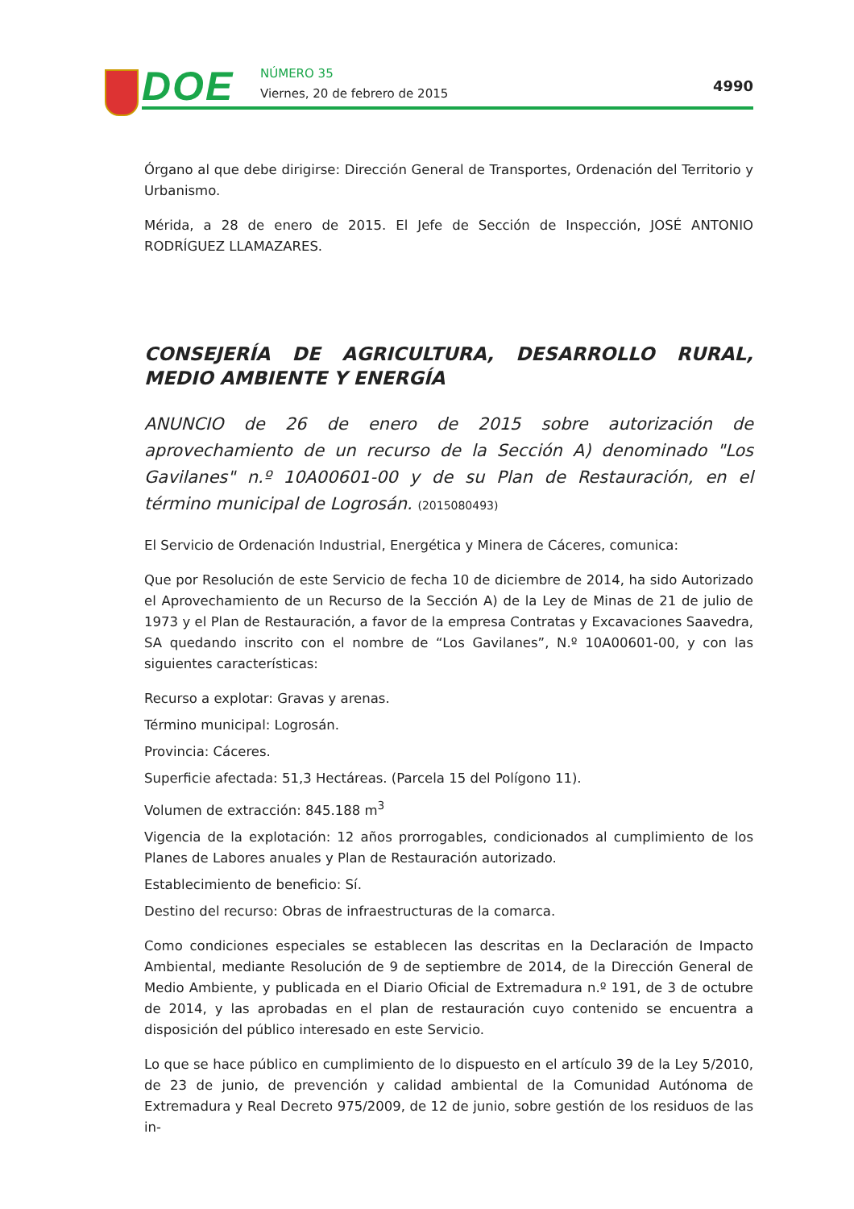DOE NÚMERO 35
Viernes, 20 de febrero de 2015 4990
Órgano al que debe dirigirse: Dirección General de Transportes, Ordenación del Territorio y Urbanismo.
Mérida, a 28 de enero de 2015. El Jefe de Sección de Inspección, JOSÉ ANTONIO RODRÍGUEZ LLAMAZARES.
CONSEJERÍA DE AGRICULTURA, DESARROLLO RURAL, MEDIO AMBIENTE Y ENERGÍA
ANUNCIO de 26 de enero de 2015 sobre autorización de aprovechamiento de un recurso de la Sección A) denominado "Los Gavilanes" n.º 10A00601-00 y de su Plan de Restauración, en el término municipal de Logrosán. (2015080493)
El Servicio de Ordenación Industrial, Energética y Minera de Cáceres, comunica:
Que por Resolución de este Servicio de fecha 10 de diciembre de 2014, ha sido Autorizado el Aprovechamiento de un Recurso de la Sección A) de la Ley de Minas de 21 de julio de 1973 y el Plan de Restauración, a favor de la empresa Contratas y Excavaciones Saavedra, SA quedando inscrito con el nombre de “Los Gavilanes”, N.º 10A00601-00, y con las siguientes características:
Recurso a explotar: Gravas y arenas.
Término municipal: Logrosán.
Provincia: Cáceres.
Superficie afectada: 51,3 Hectáreas. (Parcela 15 del Polígono 11).
Volumen de extracción: 845.188 m<sup>3</sup>
Vigencia de la explotación: 12 años prorrogables, condicionados al cumplimiento de los Planes de Labores anuales y Plan de Restauración autorizado.
Establecimiento de beneficio: Sí.
Destino del recurso: Obras de infraestructuras de la comarca.
Como condiciones especiales se establecen las descritas en la Declaración de Impacto Ambiental, mediante Resolución de 9 de septiembre de 2014, de la Dirección General de Medio Ambiente, y publicada en el Diario Oficial de Extremadura n.º 191, de 3 de octubre de 2014, y las aprobadas en el plan de restauración cuyo contenido se encuentra a disposición del público interesado en este Servicio.
Lo que se hace público en cumplimiento de lo dispuesto en el artículo 39 de la Ley 5/2010, de 23 de junio, de prevención y calidad ambiental de la Comunidad Autónoma de Extremadura y Real Decreto 975/2009, de 12 de junio, sobre gestión de los residuos de las in-